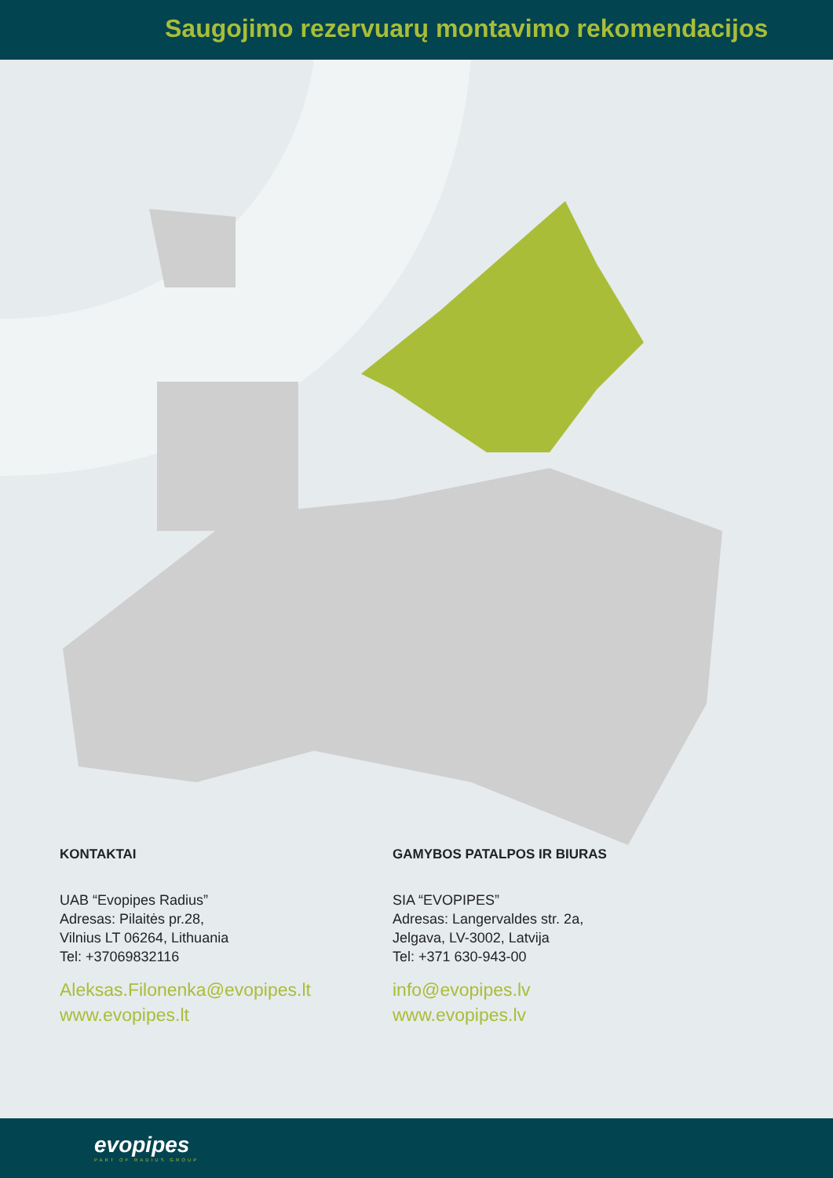Saugojimo rezervuarų montavimo rekomendacijos
KONTAKTAI
UAB “Evopipes Radius”
Adresas: Pilaitės pr.28,
Vilnius LT 06264, Lithuania
Tel: +37069832116
Aleksas.Filonenka@evopipes.lt
www.evopipes.lt
GAMYBOS PATALPOS IR BIURAS
SIA “EVOPIPES”
Adresas: Langervaldes str. 2a,
Jelgava, LV-3002, Latvija
Tel: +371 630-943-00
info@evopipes.lv
www.evopipes.lv
evopipes
PART OF RADIUS GROUP